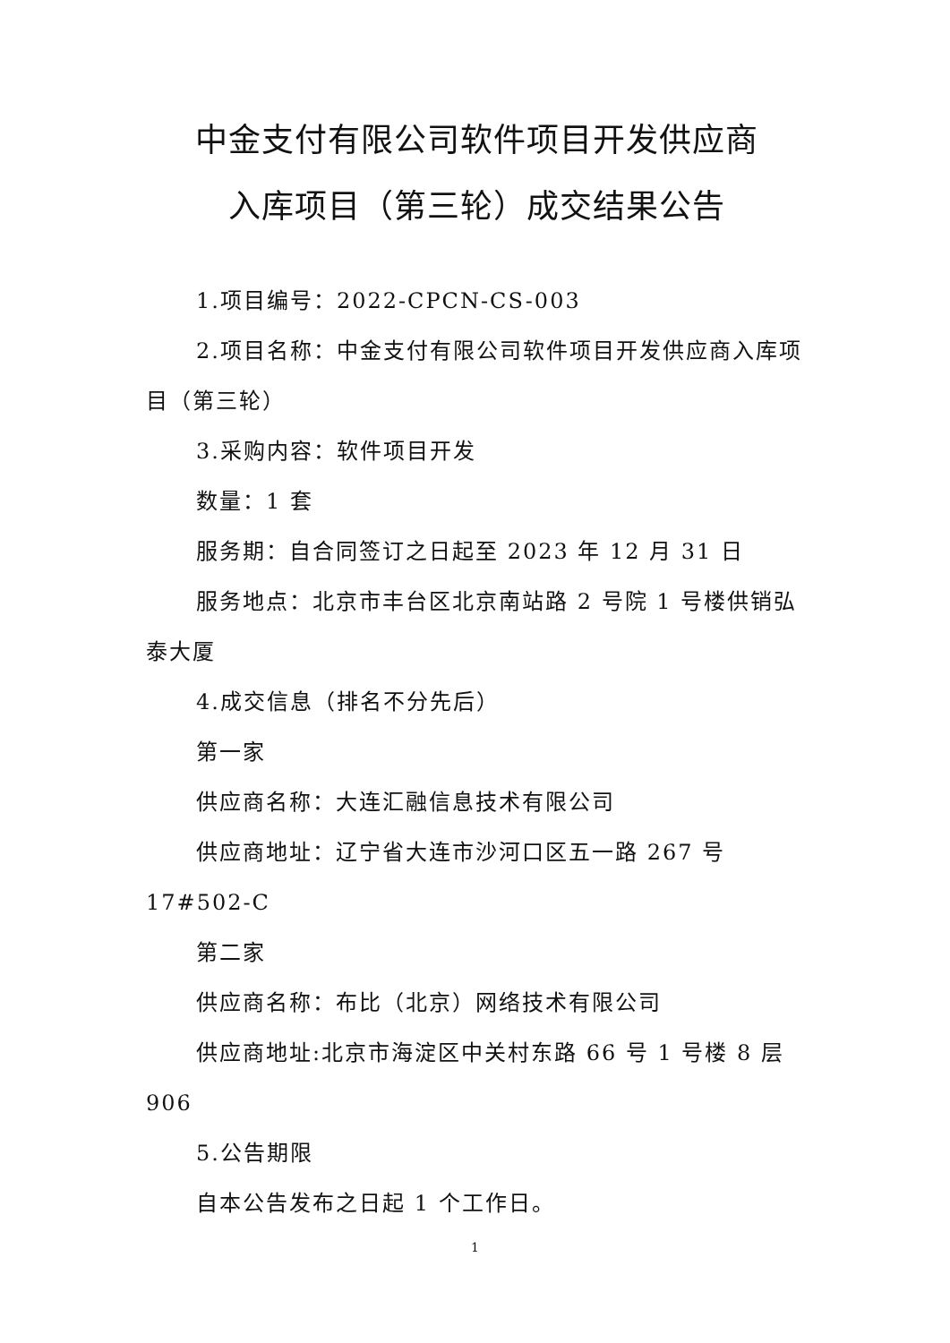中金支付有限公司软件项目开发供应商
入库项目（第三轮）成交结果公告
1.项目编号：2022-CPCN-CS-003
2.项目名称：中金支付有限公司软件项目开发供应商入库项目（第三轮）
3.采购内容：软件项目开发
数量：1 套
服务期：自合同签订之日起至 2023 年 12 月 31 日
服务地点：北京市丰台区北京南站路 2 号院 1 号楼供销弘泰大厦
4.成交信息（排名不分先后）
第一家
供应商名称：大连汇融信息技术有限公司
供应商地址：辽宁省大连市沙河口区五一路 267 号 17#502-C
第二家
供应商名称：布比（北京）网络技术有限公司
供应商地址:北京市海淀区中关村东路 66 号 1 号楼 8 层 906
5.公告期限
自本公告发布之日起 1 个工作日。
1